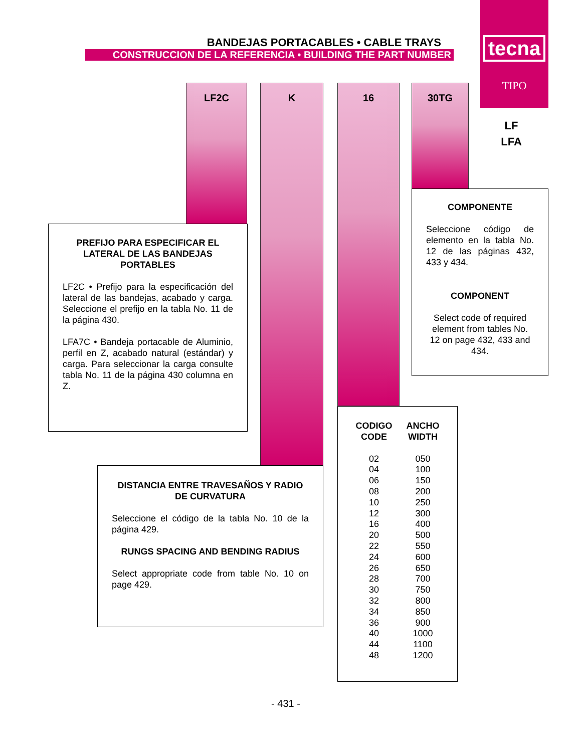BANDEJAS PORTACABLES • CABLE TRAYS
CONSTRUCCION DE LA REFERENCIA • BUILDING THE PART NUMBER
tecna
TIPO
LF
LFA
LF2C K 16 30TG
PREFIJO PARA ESPECIFICAR EL LATERAL DE LAS BANDEJAS PORTABLES
LF2C • Prefijo para la especificación del lateral de las bandejas, acabado y carga. Seleccione el prefijo en la tabla No. 11 de la página 430.
LFA7C • Bandeja portacable de Aluminio, perfil en Z, acabado natural (estándar) y carga. Para seleccionar la carga consulte tabla No. 11 de la página 430 columna en Z.
COMPONENTE
Seleccione código de elemento en la tabla No. 12 de las páginas 432, 433 y 434.
COMPONENT
Select code of required element from tables No. 12 on page 432, 433 and 434.
DISTANCIA ENTRE TRAVESAÑOS Y RADIO DE CURVATURA
Seleccione el código de la tabla No. 10 de la página 429.
RUNGS SPACING AND BENDING RADIUS
Select appropriate code from table No. 10 on page 429.
| CODIGO CODE | ANCHO WIDTH |
| --- | --- |
| 02 | 050 |
| 04 | 100 |
| 06 | 150 |
| 08 | 200 |
| 10 | 250 |
| 12 | 300 |
| 16 | 400 |
| 20 | 500 |
| 22 | 550 |
| 24 | 600 |
| 26 | 650 |
| 28 | 700 |
| 30 | 750 |
| 32 | 800 |
| 34 | 850 |
| 36 | 900 |
| 40 | 1000 |
| 44 | 1100 |
| 48 | 1200 |
- 431 -